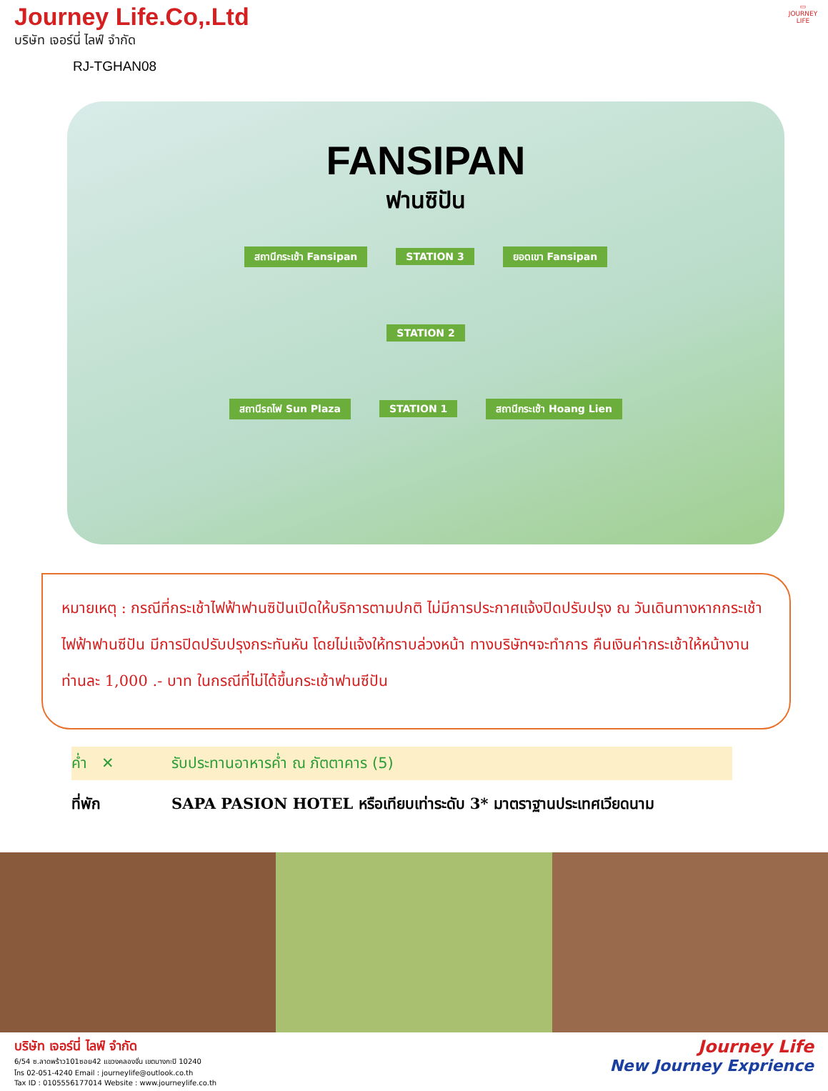▭
JOURNEY LIFE
Journey Life.Co,.Ltd
บริษัท เจอร์นี่ ไลฟ์ จำกัด
RJ-TGHAN08
FANSIPAN
ฟานซิปัน
สถานีกระเช้า Fansipan STATION 3 ยอดเขา Fansipan
STATION 2
สถานีรถไฟ Sun Plaza STATION 1 สถานีกระเช้า Hoang Lien
หมายเหตุ : กรณีที่กระเช้าไฟฟ้าฟานซิปันเปิดให้บริการตามปกติ ไม่มีการประกาศแจ้งปิดปรับปรุง ณ วันเดินทางหากกระเช้าไฟฟ้าฟานซีปัน มีการปิดปรับปรุงกระทันหัน โดยไม่แจ้งให้ทราบล่วงหน้า ทางบริษัทฯจะทำการ คืนเงินค่ากระเช้าให้หน้างาน ท่านละ 1,000 .- บาท ในกรณีที่ไม่ได้ขึ้นกระเช้าฟานซีปัน
ค่ำ ✕ รับประทานอาหารค่ำ ณ ภัตตาคาร (5)
ที่พัก SAPA PASION HOTEL หรือเทียบเท่าระดับ 3* มาตราฐานประเทศเวียดนาม
บริษัท เจอร์นี่ ไลฟ์ จำกัด
6/54 ซ.ลาดพร้าว101ซอย42 แขวงคลองจั่น เขตบางกะปิ 10240
โทร 02-051-4240 Email : journeylife@outlook.co.th
Tax ID : 0105556177014 Website : www.journeylife.co.th
Journey Life
New Journey Exprience